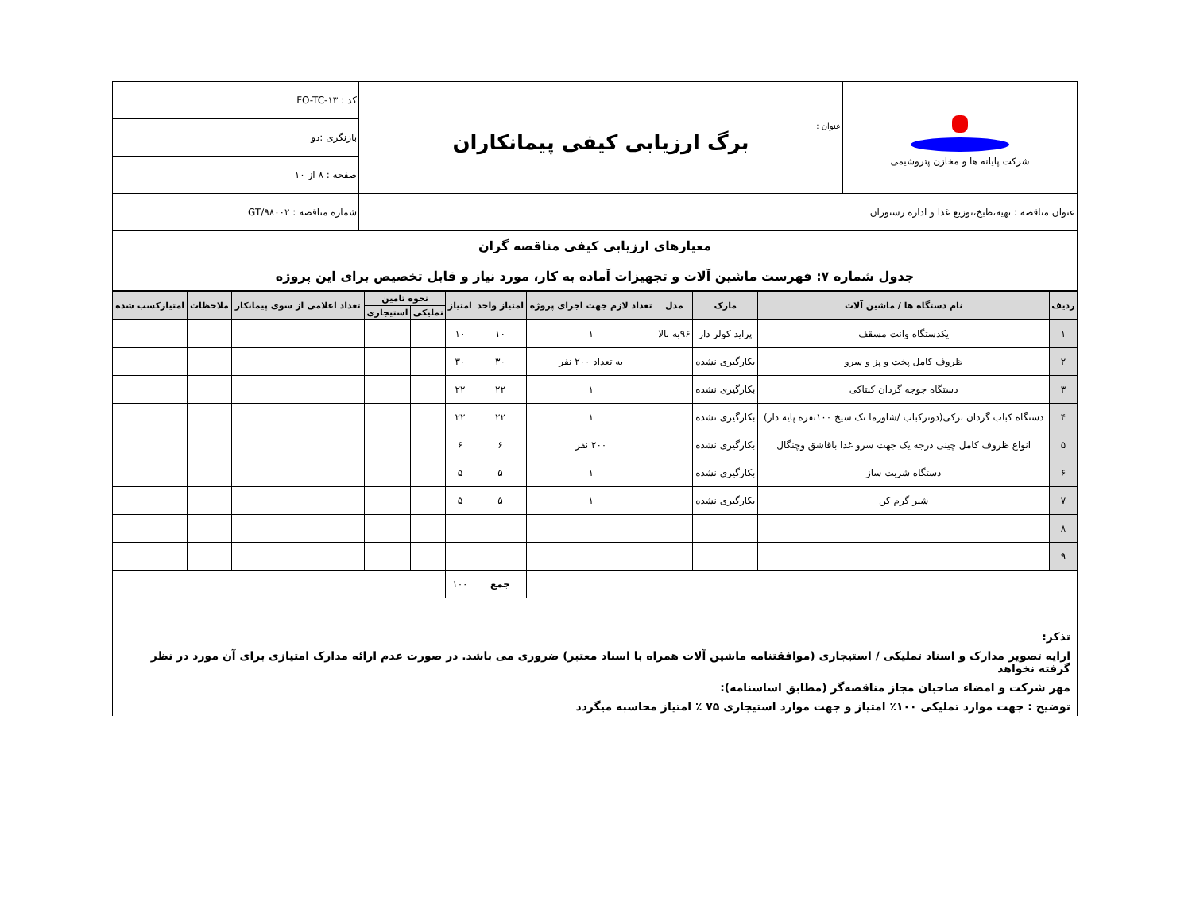| شرکت پایانه ها و مخازن پتروشیمی | عنوان : برگ ارزیابی کیفی پیمانکاران | کد : FO-TC-۱۳ |
| | | بازنگری :دو |
| | | صفحه : ۸ از ۱۰ |
| عنوان مناقصه : تهیه،طبخ،توزیع غذا و اداره رستوران | | شماره مناقصه : GT/۹۸۰۰۲ |
| معیارهای ارزیابی کیفی مناقصه گران جدول شماره ۷: فهرست ماشین آلات و تجهیزات آماده به کار، مورد نیاز و قابل تخصیص برای این پروژه | | |
| ردیف | نام دستگاه ها / ماشین آلات | مارک | مدل | تعداد لازم جهت اجرای پروژه | امتیاز واحد | امتیاز | نحوه تامین | | تعداد اعلامی از سوی پیمانکار | ملاحظات | امتیازکسب شده |
| --- | --- | --- | --- | --- | --- | --- | --- | --- | --- | --- | --- |
| | | | | | | | تملیکی | استیجاری | | | |
| ۱ | یکدستگاه وانت مسقف | پراید کولر دار | ۹۶به بالا | ۱ | ۱۰ | ۱۰ | | | | | |
| ۲ | ظروف کامل پخت و پز و سرو | بکارگیری نشده | | به تعداد ۲۰۰ نفر | ۳۰ | ۳۰ | | | | | |
| ۳ | دستگاه جوجه گردان کنتاکی | بکارگیری نشده | | ۱ | ۲۲ | ۲۲ | | | | | |
| ۴ | دستگاه کباب گردان ترکی(دونرکباب /شاورما تک سیخ ۱۰۰نفره پایه دار) | بکارگیری نشده | | ۱ | ۲۲ | ۲۲ | | | | | |
| ۵ | انواع ظروف کامل چینی درجه یک جهت سرو غذا باقاشق وچنگال | بکارگیری نشده | | ۲۰۰ نفر | ۶ | ۶ | | | | | |
| ۶ | دستگاه شربت ساز | بکارگیری نشده | | ۱ | ۵ | ۵ | | | | | |
| ۷ | شیر گرم کن | بکارگیری نشده | | ۱ | ۵ | ۵ | | | | | |
| ۸ | | | | | | | | | | | |
| ۹ | | | | | | | | | | | |
| | | | | | جمع | ۱۰۰ | | | | | |
تذکر:
ارایه تصویر مدارک و اسناد تملیکی / استیجاری (موافقتنامه ماشین آلات همراه با اسناد معتبر) ضروری می باشد. در صورت عدم ارائه مدارک امتیازی برای آن مورد در نظر گرفته نخواهد
مهر شرکت و امضاء صاحبان مجاز مناقصه‌گر (مطابق اساسنامه):
توضیح : جهت موارد تملیکی ۱۰۰٪ امتیاز و جهت موارد استیجاری ۷۵ ٪ امتیاز محاسبه میگردد